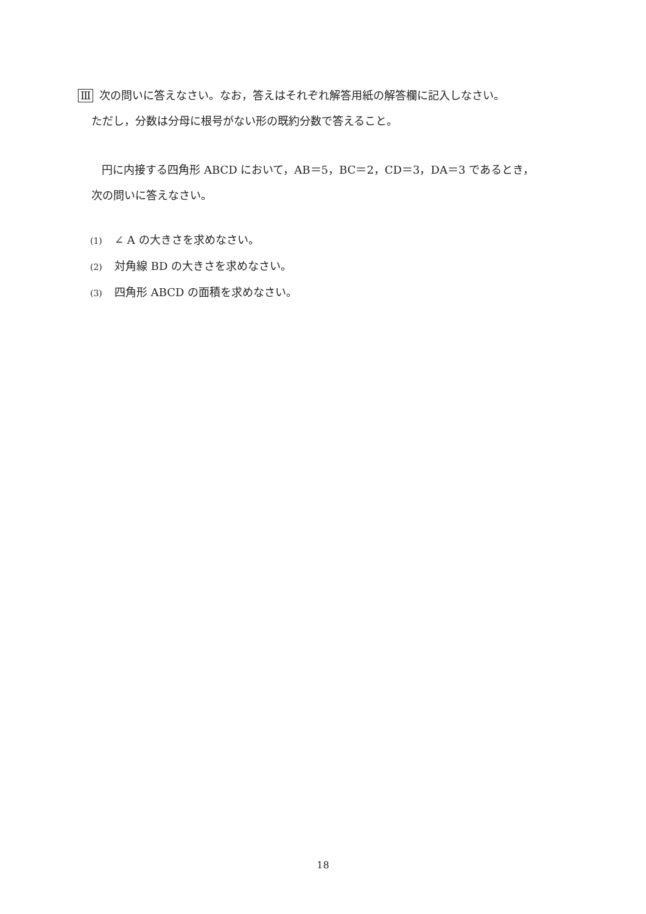Ⅲ 次の問いに答えなさい。なお，答えはそれぞれ解答用紙の解答欄に記入しなさい。
ただし，分数は分母に根号がない形の既約分数で答えること。
円に内接する四角形 ABCD において，AB＝5，BC＝2，CD＝3，DA＝3 であるとき，
次の問いに答えなさい。
(1) ∠ A の大きさを求めなさい。
(2) 対角線 BD の大きさを求めなさい。
(3) 四角形 ABCD の面積を求めなさい。
18